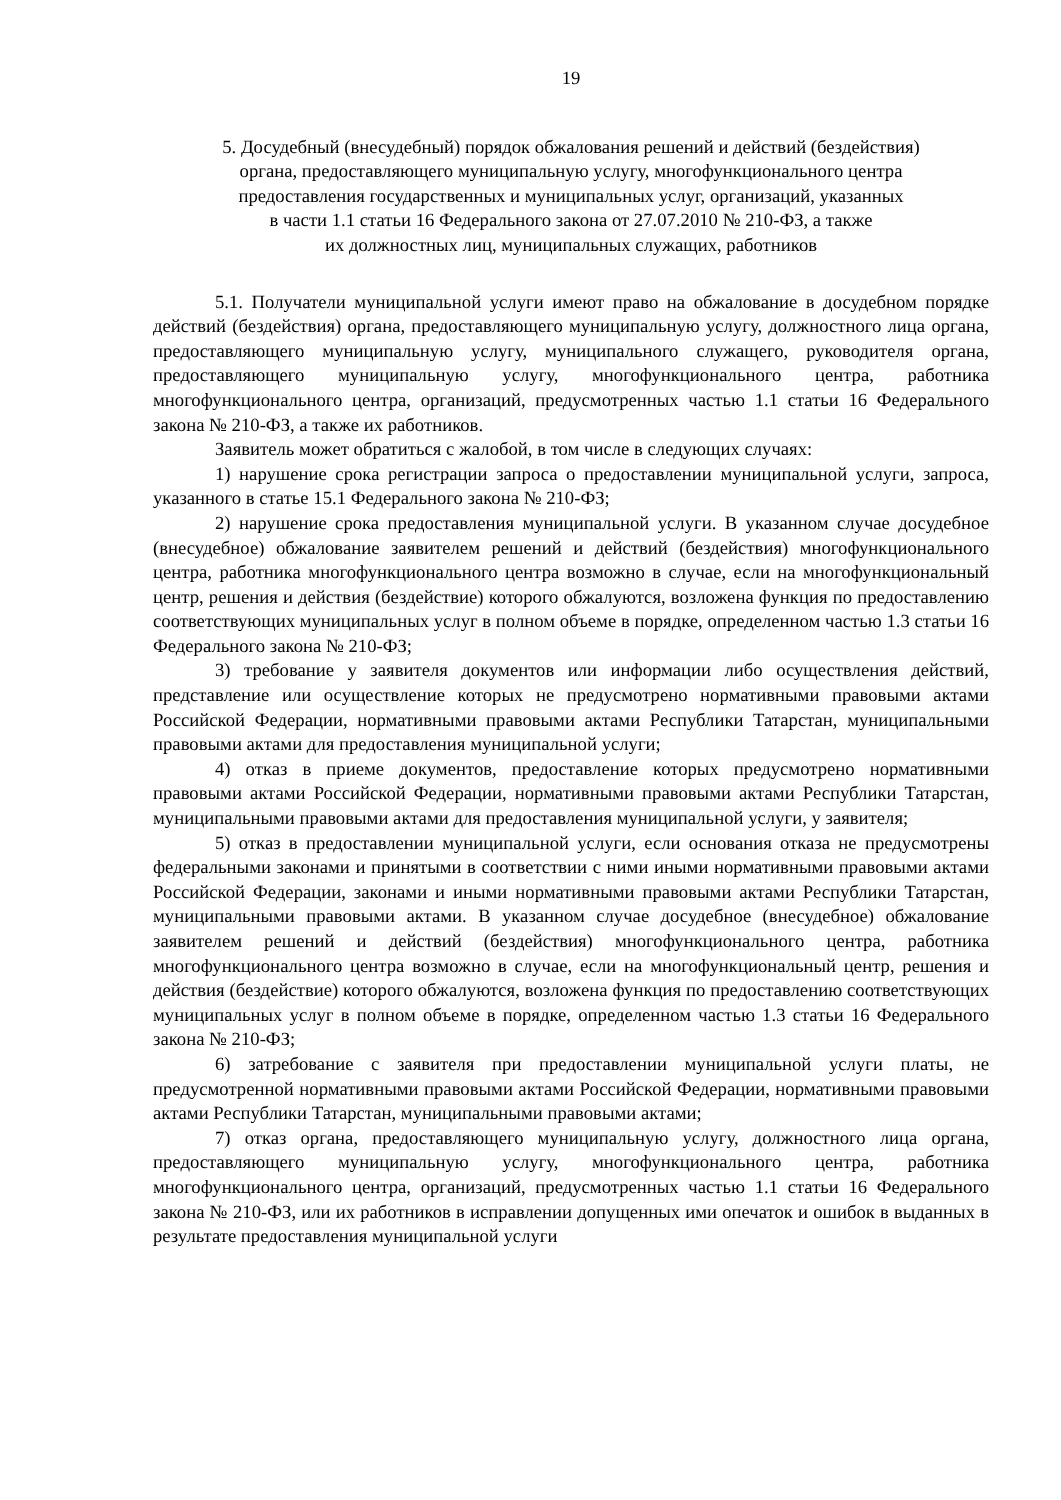19
5. Досудебный (внесудебный) порядок обжалования решений и действий (бездействия)
органа, предоставляющего муниципальную услугу, многофункционального центра
предоставления государственных и муниципальных услуг, организаций, указанных
в части 1.1 статьи 16 Федерального закона от 27.07.2010 № 210-ФЗ, а также
их должностных лиц, муниципальных служащих, работников
5.1. Получатели муниципальной услуги имеют право на обжалование в досудебном порядке действий (бездействия) органа, предоставляющего муниципальную услугу, должностного лица органа, предоставляющего муниципальную услугу, муниципального служащего, руководителя органа, предоставляющего муниципальную услугу, многофункционального центра, работника многофункционального центра, организаций, предусмотренных частью 1.1 статьи 16 Федерального закона № 210-ФЗ, а также их работников.
Заявитель может обратиться с жалобой, в том числе в следующих случаях:
1) нарушение срока регистрации запроса о предоставлении муниципальной услуги, запроса, указанного в статье 15.1 Федерального закона № 210-ФЗ;
2) нарушение срока предоставления муниципальной услуги. В указанном случае досудебное (внесудебное) обжалование заявителем решений и действий (бездействия) многофункционального центра, работника многофункционального центра возможно в случае, если на многофункциональный центр, решения и действия (бездействие) которого обжалуются, возложена функция по предоставлению соответствующих муниципальных услуг в полном объеме в порядке, определенном частью 1.3 статьи 16 Федерального закона № 210-ФЗ;
3) требование у заявителя документов или информации либо осуществления действий, представление или осуществление которых не предусмотрено нормативными правовыми актами Российской Федерации, нормативными правовыми актами Республики Татарстан, муниципальными правовыми актами для предоставления муниципальной услуги;
4) отказ в приеме документов, предоставление которых предусмотрено нормативными правовыми актами Российской Федерации, нормативными правовыми актами Республики Татарстан, муниципальными правовыми актами для предоставления муниципальной услуги, у заявителя;
5) отказ в предоставлении муниципальной услуги, если основания отказа не предусмотрены федеральными законами и принятыми в соответствии с ними иными нормативными правовыми актами Российской Федерации, законами и иными нормативными правовыми актами Республики Татарстан, муниципальными правовыми актами. В указанном случае досудебное (внесудебное) обжалование заявителем решений и действий (бездействия) многофункционального центра, работника многофункционального центра возможно в случае, если на многофункциональный центр, решения и действия (бездействие) которого обжалуются, возложена функция по предоставлению соответствующих муниципальных услуг в полном объеме в порядке, определенном частью 1.3 статьи 16 Федерального закона № 210-ФЗ;
6) затребование с заявителя при предоставлении муниципальной услуги платы, не предусмотренной нормативными правовыми актами Российской Федерации, нормативными правовыми актами Республики Татарстан, муниципальными правовыми актами;
7) отказ органа, предоставляющего муниципальную услугу, должностного лица органа, предоставляющего муниципальную услугу, многофункционального центра, работника многофункционального центра, организаций, предусмотренных частью 1.1 статьи 16 Федерального закона № 210-ФЗ, или их работников в исправлении допущенных ими опечаток и ошибок в выданных в результате предоставления муниципальной услуги